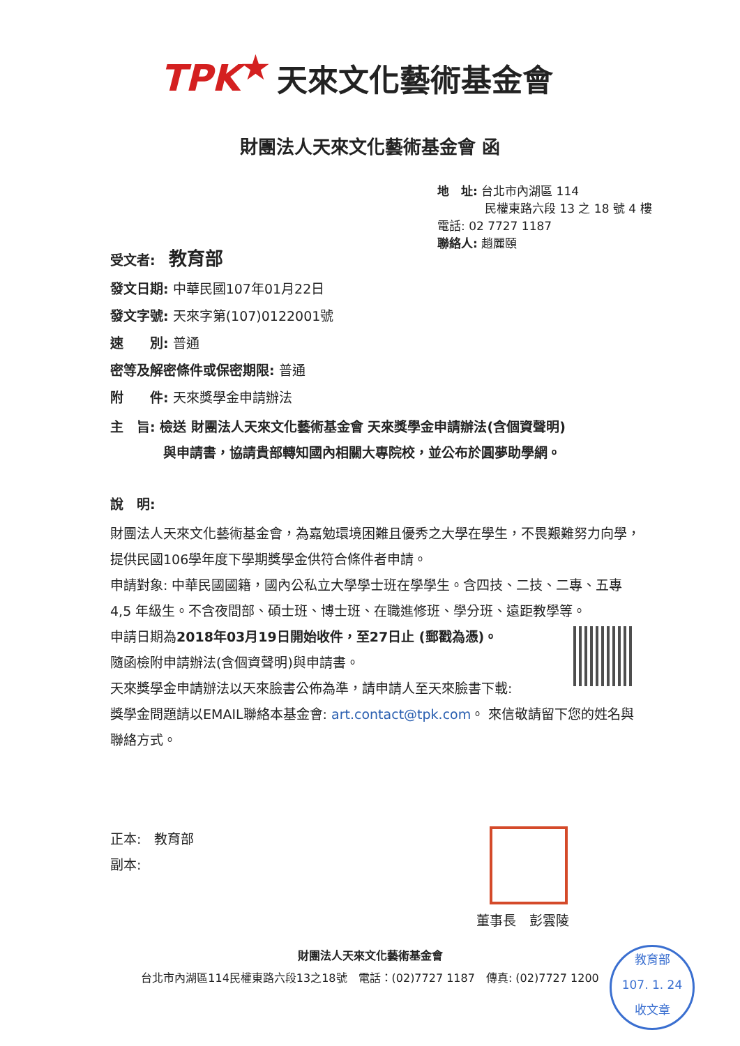TPK ★ 天來文化藝術基金會
財團法人天來文化藝術基金會 函
地　址: 台北市內湖區 114
　　　　民權東路六段 13 之 18 號 4 樓
電話: 02 7727 1187
聯絡人: 趙麗頤
受文者:　教育部
發文日期: 中華民國107年01月22日
發文字號: 天來字第(107)0122001號
速　　別: 普通
密等及解密條件或保密期限: 普通
附　　件: 天來獎學金申請辦法
主　旨: 檢送 財團法人天來文化藝術基金會 天來獎學金申請辦法(含個資聲明)
　　　　與申請書，協請貴部轉知國內相關大專院校，並公布於圓夢助學網。
說　明:
財團法人天來文化藝術基金會，為嘉勉環境困難且優秀之大學在學生，不畏艱難努力向學，提供民國106學年度下學期獎學金供符合條件者申請。
申請對象: 中華民國國籍，國內公私立大學學士班在學學生。含四技、二技、二專、五專 4,5 年級生。不含夜間部、碩士班、博士班、在職進修班、學分班、遠距教學等。
申請日期為2018年03月19日開始收件，至27日止 (郵戳為憑)。
隨函檢附申請辦法(含個資聲明)與申請書。
天來獎學金申請辦法以天來臉書公佈為準，請申請人至天來臉書下載:
獎學金問題請以EMAIL聯絡本基金會: art.contact@tpk.com。 來信敬請留下您的姓名與聯絡方式。
正本:　教育部
副本:
董事長　彭雲陵
財團法人天來文化藝術基金會
台北市內湖區114民權東路六段13之18號　電話：(02)7727 1187　傳真: (02)7727 1200
教育部
107. 1. 24
收文章